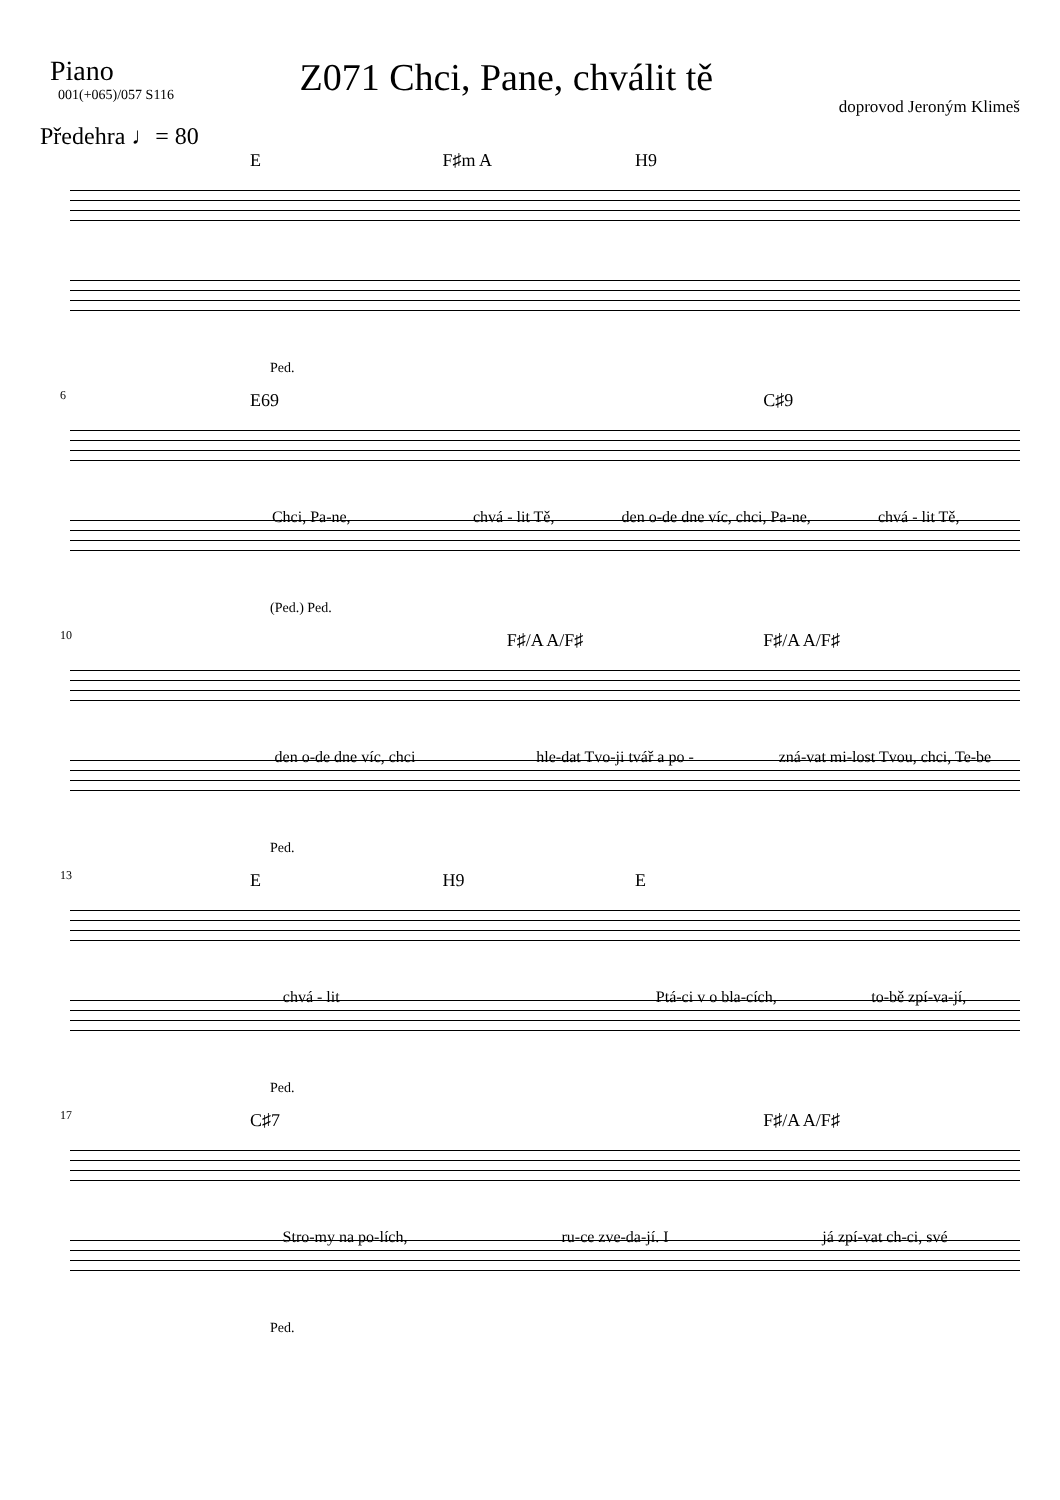Piano
001(+065)/057 S116
Z071 Chci, Pane, chválit tě
doprovod Jeroným Klimeš
Předehra ♩= 80
E F♯m A H9
Ped.
6
E69 C♯9
Chci, Pa-ne, chvá - lit Tě, den o-de dne víc, chci, Pa-ne, chvá - lit Tě,
(Ped.) Ped.
10
F♯/A A/F♯ F♯/A A/F♯
den o-de dne víc, chci hle-dat Tvo-ji tvář a po - zná-vat mi-lost Tvou, chci, Te-be
Ped.
13
E H9 E
chvá - lit Ptá-ci v o bla-cích, to-bě zpí-va-jí,
Ped.
17
C♯7 F♯/A A/F♯
Stro-my na po-lích, ru-ce zve-da-jí. I já zpí-vat ch-ci, své
Ped.